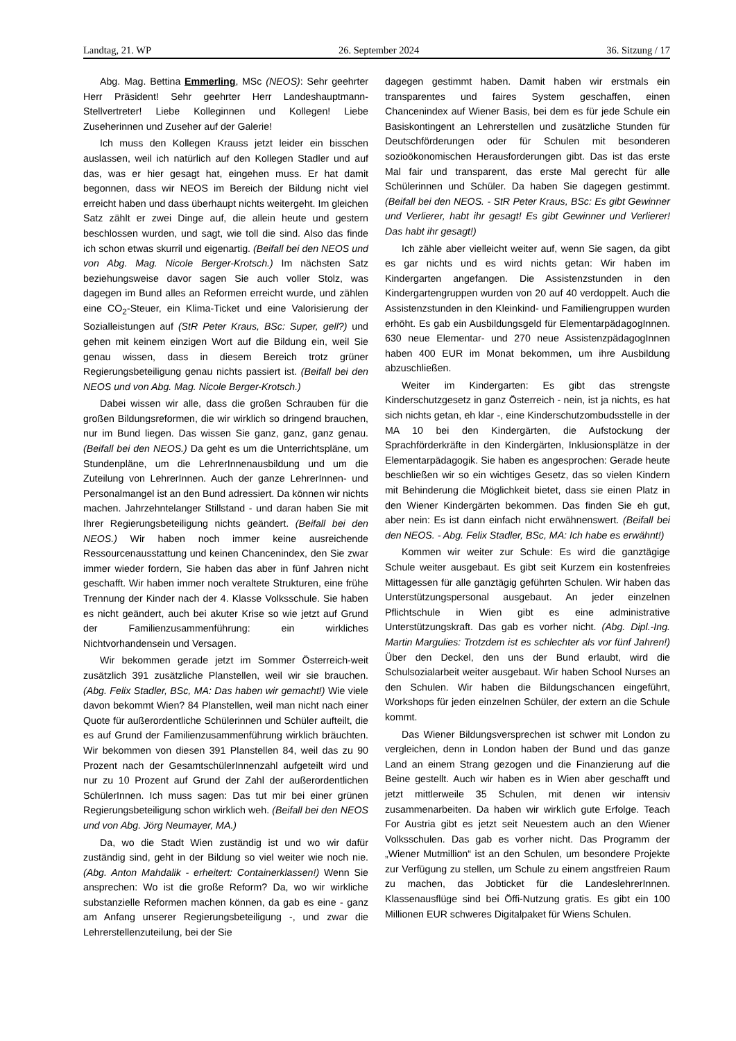Landtag, 21. WP 26. September 2024 36. Sitzung / 17
Abg. Mag. Bettina Emmerling, MSc (NEOS): Sehr geehrter Herr Präsident! Sehr geehrter Herr Landeshauptmann-Stellvertreter! Liebe Kolleginnen und Kollegen! Liebe Zuseherinnen und Zuseher auf der Galerie!
Ich muss den Kollegen Krauss jetzt leider ein bisschen auslassen, weil ich natürlich auf den Kollegen Stadler und auf das, was er hier gesagt hat, eingehen muss. Er hat damit begonnen, dass wir NEOS im Bereich der Bildung nicht viel erreicht haben und dass überhaupt nichts weitergeht. Im gleichen Satz zählt er zwei Dinge auf, die allein heute und gestern beschlossen wurden, und sagt, wie toll die sind. Also das finde ich schon etwas skurril und eigenartig. (Beifall bei den NEOS und von Abg. Mag. Nicole Berger-Krotsch.) Im nächsten Satz beziehungsweise davor sagen Sie auch voller Stolz, was dagegen im Bund alles an Reformen erreicht wurde, und zählen eine CO<sub>2</sub>-Steuer, ein Klima-Ticket und eine Valorisierung der Sozialleistungen auf (StR Peter Kraus, BSc: Super, gell?) und gehen mit keinem einzigen Wort auf die Bildung ein, weil Sie genau wissen, dass in diesem Bereich trotz grüner Regierungsbeteiligung genau nichts passiert ist. (Beifall bei den NEOS und von Abg. Mag. Nicole Berger-Krotsch.)
Dabei wissen wir alle, dass die großen Schrauben für die großen Bildungsreformen, die wir wirklich so dringend brauchen, nur im Bund liegen. Das wissen Sie ganz, ganz, ganz genau. (Beifall bei den NEOS.) Da geht es um die Unterrichtspläne, um Stundenpläne, um die LehrerInnenausbildung und um die Zuteilung von LehrerInnen. Auch der ganze LehrerInnen- und Personalmangel ist an den Bund adressiert. Da können wir nichts machen. Jahrzehntelanger Stillstand - und daran haben Sie mit Ihrer Regierungsbeteiligung nichts geändert. (Beifall bei den NEOS.) Wir haben noch immer keine ausreichende Ressourcenausstattung und keinen Chancenindex, den Sie zwar immer wieder fordern, Sie haben das aber in fünf Jahren nicht geschafft. Wir haben immer noch veraltete Strukturen, eine frühe Trennung der Kinder nach der 4. Klasse Volksschule. Sie haben es nicht geändert, auch bei akuter Krise so wie jetzt auf Grund der Familienzusammenführung: ein wirkliches Nichtvorhandensein und Versagen.
Wir bekommen gerade jetzt im Sommer Österreich-weit zusätzlich 391 zusätzliche Planstellen, weil wir sie brauchen. (Abg. Felix Stadler, BSc, MA: Das haben wir gemacht!) Wie viele davon bekommt Wien? 84 Planstellen, weil man nicht nach einer Quote für außerordentliche Schülerinnen und Schüler aufteilt, die es auf Grund der Familienzusammenführung wirklich bräuchten. Wir bekommen von diesen 391 Planstellen 84, weil das zu 90 Prozent nach der GesamtschülerInnenzahl aufgeteilt wird und nur zu 10 Prozent auf Grund der Zahl der außerordentlichen SchülerInnen. Ich muss sagen: Das tut mir bei einer grünen Regierungsbeteiligung schon wirklich weh. (Beifall bei den NEOS und von Abg. Jörg Neumayer, MA.)
Da, wo die Stadt Wien zuständig ist und wo wir dafür zuständig sind, geht in der Bildung so viel weiter wie noch nie. (Abg. Anton Mahdalik - erheitert: Containerklassen!) Wenn Sie ansprechen: Wo ist die große Reform? Da, wo wir wirkliche substanzielle Reformen machen können, da gab es eine - ganz am Anfang unserer Regierungsbeteiligung -, und zwar die Lehrerstellenzuteilung, bei der Sie
dagegen gestimmt haben. Damit haben wir erstmals ein transparentes und faires System geschaffen, einen Chancenindex auf Wiener Basis, bei dem es für jede Schule ein Basiskontingent an Lehrerstellen und zusätzliche Stunden für Deutschförderungen oder für Schulen mit besonderen sozioökonomischen Herausforderungen gibt. Das ist das erste Mal fair und transparent, das erste Mal gerecht für alle Schülerinnen und Schüler. Da haben Sie dagegen gestimmt. (Beifall bei den NEOS. - StR Peter Kraus, BSc: Es gibt Gewinner und Verlierer, habt ihr gesagt! Es gibt Gewinner und Verlierer! Das habt ihr gesagt!)
Ich zähle aber vielleicht weiter auf, wenn Sie sagen, da gibt es gar nichts und es wird nichts getan: Wir haben im Kindergarten angefangen. Die Assistenzstunden in den Kindergartengruppen wurden von 20 auf 40 verdoppelt. Auch die Assistenzstunden in den Kleinkind- und Familiengruppen wurden erhöht. Es gab ein Ausbildungsgeld für ElementarpädagogInnen. 630 neue Elementar- und 270 neue AssistenzpädagogInnen haben 400 EUR im Monat bekommen, um ihre Ausbildung abzuschließen.
Weiter im Kindergarten: Es gibt das strengste Kinderschutzgesetz in ganz Österreich - nein, ist ja nichts, es hat sich nichts getan, eh klar -, eine Kinderschutzombudsstelle in der MA 10 bei den Kindergärten, die Aufstockung der Sprachförderkräfte in den Kindergärten, Inklusionsplätze in der Elementarpädagogik. Sie haben es angesprochen: Gerade heute beschließen wir so ein wichtiges Gesetz, das so vielen Kindern mit Behinderung die Möglichkeit bietet, dass sie einen Platz in den Wiener Kindergärten bekommen. Das finden Sie eh gut, aber nein: Es ist dann einfach nicht erwähnenswert. (Beifall bei den NEOS. - Abg. Felix Stadler, BSc, MA: Ich habe es erwähnt!)
Kommen wir weiter zur Schule: Es wird die ganztägige Schule weiter ausgebaut. Es gibt seit Kurzem ein kostenfreies Mittagessen für alle ganztägig geführten Schulen. Wir haben das Unterstützungspersonal ausgebaut. An jeder einzelnen Pflichtschule in Wien gibt es eine administrative Unterstützungskraft. Das gab es vorher nicht. (Abg. Dipl.-Ing. Martin Margulies: Trotzdem ist es schlechter als vor fünf Jahren!) Über den Deckel, den uns der Bund erlaubt, wird die Schulsozialarbeit weiter ausgebaut. Wir haben School Nurses an den Schulen. Wir haben die Bildungschancen eingeführt, Workshops für jeden einzelnen Schüler, der extern an die Schule kommt.
Das Wiener Bildungsversprechen ist schwer mit London zu vergleichen, denn in London haben der Bund und das ganze Land an einem Strang gezogen und die Finanzierung auf die Beine gestellt. Auch wir haben es in Wien aber geschafft und jetzt mittlerweile 35 Schulen, mit denen wir intensiv zusammenarbeiten. Da haben wir wirklich gute Erfolge. Teach For Austria gibt es jetzt seit Neuestem auch an den Wiener Volksschulen. Das gab es vorher nicht. Das Programm der „Wiener Mutmillion“ ist an den Schulen, um besondere Projekte zur Verfügung zu stellen, um Schule zu einem angstfreien Raum zu machen, das Jobticket für die LandeslehrerInnen. Klassenausflüge sind bei Öffi-Nutzung gratis. Es gibt ein 100 Millionen EUR schweres Digitalpaket für Wiens Schulen.